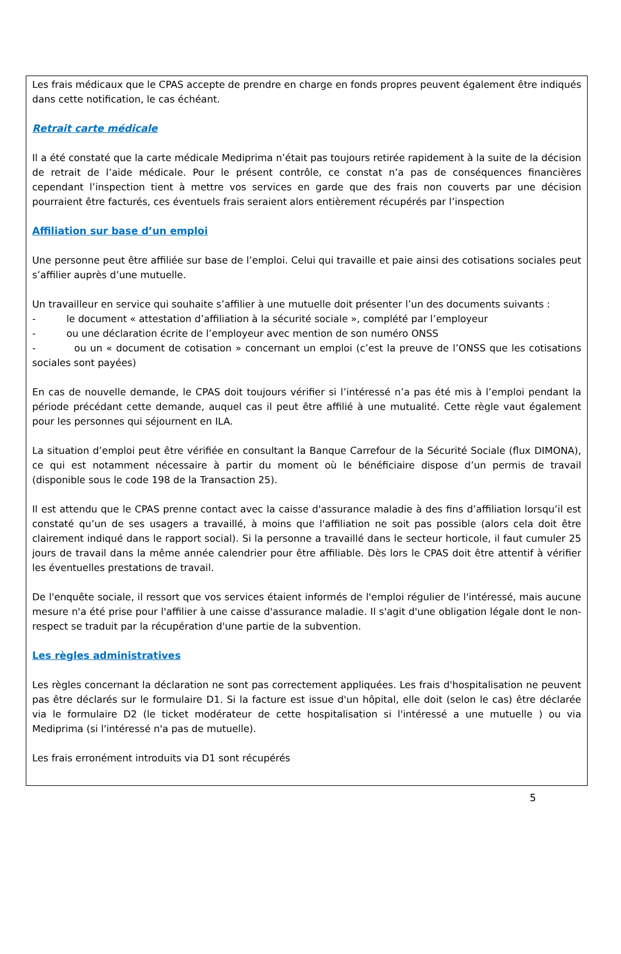Les frais médicaux que le CPAS accepte de prendre en charge en fonds propres peuvent également être indiqués dans cette notification, le cas échéant.
Retrait carte médicale
Il a été constaté que la carte médicale Mediprima n’était pas toujours retirée rapidement à la suite de la décision de retrait de l’aide médicale. Pour le présent contrôle, ce constat n’a pas de conséquences financières cependant l’inspection tient à mettre vos services en garde que des frais non couverts par une décision pourraient être facturés, ces éventuels frais seraient alors entièrement récupérés par l’inspection
Affiliation sur base d’un emploi
Une personne peut être affiliée sur base de l’emploi. Celui qui travaille et paie ainsi des cotisations sociales peut s’affilier auprès d’une mutuelle.
Un travailleur en service qui souhaite s’affilier à une mutuelle doit présenter l’un des documents suivants :
- le document « attestation d’affiliation à la sécurité sociale », complété par l’employeur
- ou une déclaration écrite de l’employeur avec mention de son numéro ONSS
- ou un « document de cotisation » concernant un emploi (c’est la preuve de l’ONSS que les cotisations sociales sont payées)
En cas de nouvelle demande, le CPAS doit toujours vérifier si l’intéressé n’a pas été mis à l’emploi pendant la période précédant cette demande, auquel cas il peut être affilié à une mutualité. Cette règle vaut également pour les personnes qui séjournent en ILA.
La situation d’emploi peut être vérifiée en consultant la Banque Carrefour de la Sécurité Sociale (flux DIMONA), ce qui est notamment nécessaire à partir du moment où le bénéficiaire dispose d’un permis de travail (disponible sous le code 198 de la Transaction 25).
Il est attendu que le CPAS prenne contact avec la caisse d'assurance maladie à des fins d’affiliation lorsqu’il est constaté qu’un de ses usagers a travaillé, à moins que l'affiliation ne soit pas possible (alors cela doit être clairement indiqué dans le rapport social). Si la personne a travaillé dans le secteur horticole, il faut cumuler 25 jours de travail dans la même année calendrier pour être affiliable. Dès lors le CPAS doit être attentif à vérifier les éventuelles prestations de travail.
De l'enquête sociale, il ressort que vos services étaient informés de l'emploi régulier de l'intéressé, mais aucune mesure n'a été prise pour l'affilier à une caisse d'assurance maladie. Il s'agit d'une obligation légale dont le non-respect se traduit par la récupération d'une partie de la subvention.
Les règles administratives
Les règles concernant la déclaration ne sont pas correctement appliquées. Les frais d'hospitalisation ne peuvent pas être déclarés sur le formulaire D1. Si la facture est issue d'un hôpital, elle doit (selon le cas) être déclarée via le formulaire D2 (le ticket modérateur de cette hospitalisation si l'intéressé a une mutuelle ) ou via Mediprima (si l'intéressé n'a pas de mutuelle).
Les frais erronément introduits via D1 sont récupérés
5